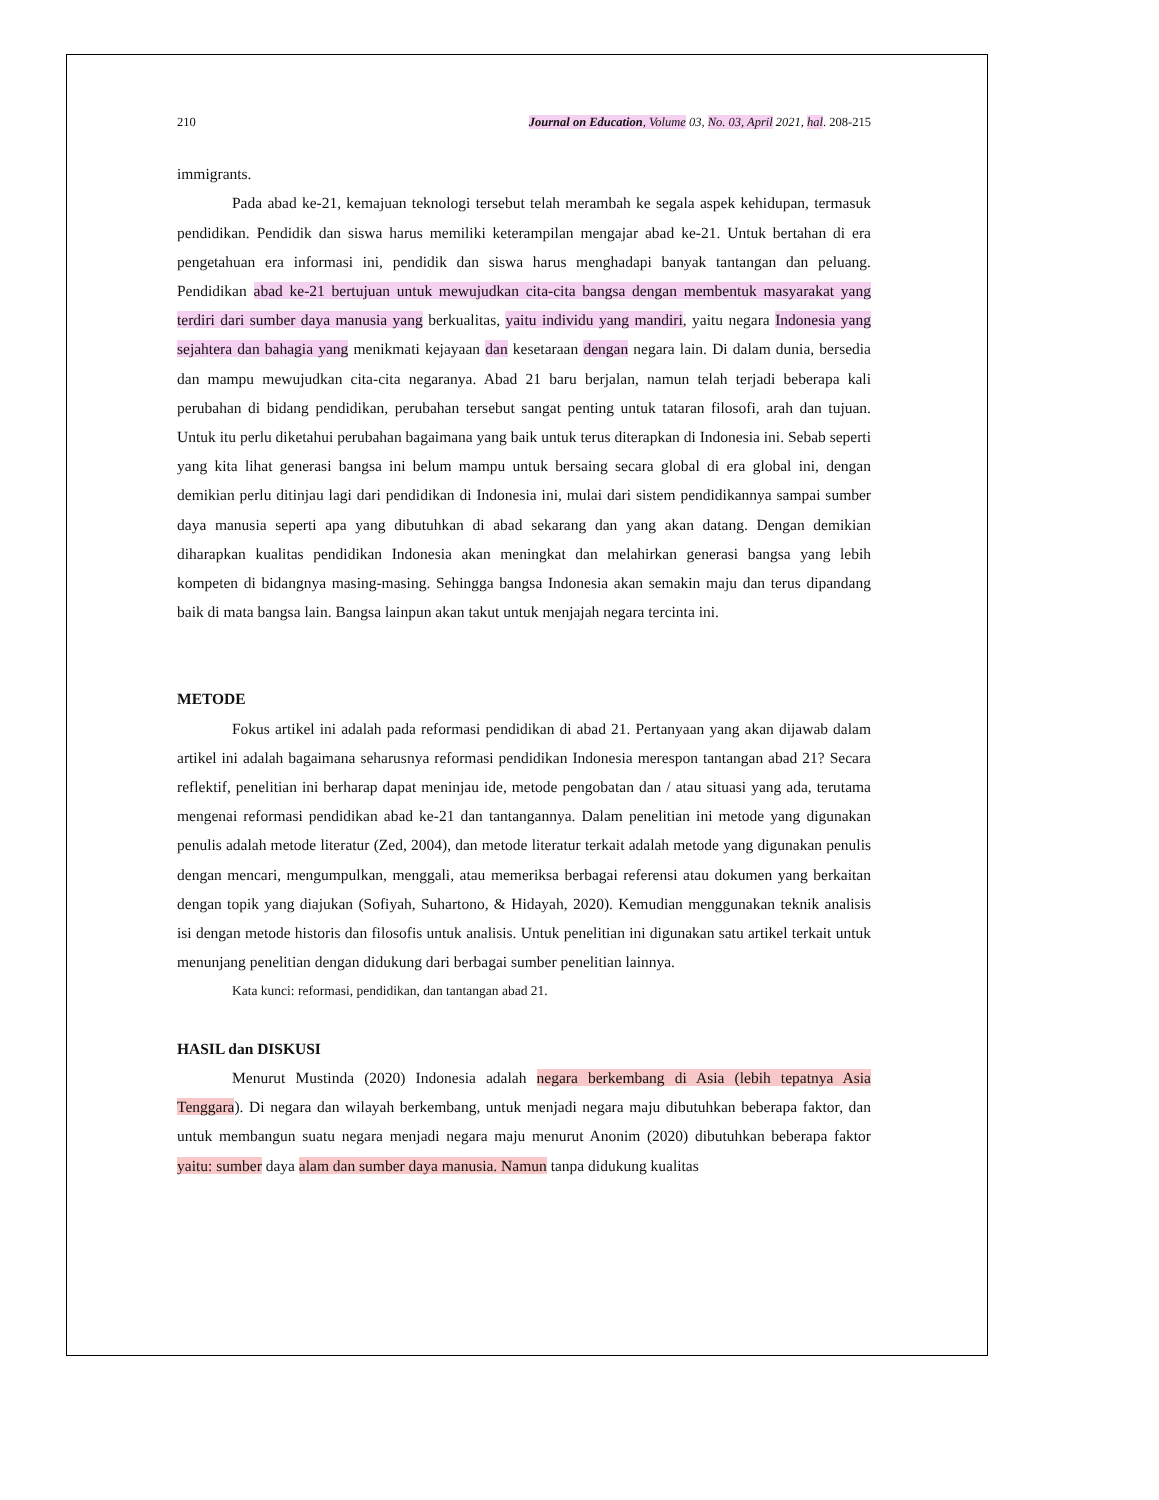210 Journal on Education, Volume 03, No. 03, April 2021, hal. 208-215
immigrants.
Pada abad ke-21, kemajuan teknologi tersebut telah merambah ke segala aspek kehidupan, termasuk pendidikan. Pendidik dan siswa harus memiliki keterampilan mengajar abad ke-21. Untuk bertahan di era pengetahuan era informasi ini, pendidik dan siswa harus menghadapi banyak tantangan dan peluang. Pendidikan abad ke-21 bertujuan untuk mewujudkan cita-cita bangsa dengan membentuk masyarakat yang terdiri dari sumber daya manusia yang berkualitas, yaitu individu yang mandiri, yaitu negara Indonesia yang sejahtera dan bahagia yang menikmati kejayaan dan kesetaraan dengan negara lain. Di dalam dunia, bersedia dan mampu mewujudkan cita-cita negaranya. Abad 21 baru berjalan, namun telah terjadi beberapa kali perubahan di bidang pendidikan, perubahan tersebut sangat penting untuk tataran filosofi, arah dan tujuan. Untuk itu perlu diketahui perubahan bagaimana yang baik untuk terus diterapkan di Indonesia ini. Sebab seperti yang kita lihat generasi bangsa ini belum mampu untuk bersaing secara global di era global ini, dengan demikian perlu ditinjau lagi dari pendidikan di Indonesia ini, mulai dari sistem pendidikannya sampai sumber daya manusia seperti apa yang dibutuhkan di abad sekarang dan yang akan datang. Dengan demikian diharapkan kualitas pendidikan Indonesia akan meningkat dan melahirkan generasi bangsa yang lebih kompeten di bidangnya masing-masing. Sehingga bangsa Indonesia akan semakin maju dan terus dipandang baik di mata bangsa lain. Bangsa lainpun akan takut untuk menjajah negara tercinta ini.
METODE
Fokus artikel ini adalah pada reformasi pendidikan di abad 21. Pertanyaan yang akan dijawab dalam artikel ini adalah bagaimana seharusnya reformasi pendidikan Indonesia merespon tantangan abad 21? Secara reflektif, penelitian ini berharap dapat meninjau ide, metode pengobatan dan / atau situasi yang ada, terutama mengenai reformasi pendidikan abad ke-21 dan tantangannya. Dalam penelitian ini metode yang digunakan penulis adalah metode literatur (Zed, 2004), dan metode literatur terkait adalah metode yang digunakan penulis dengan mencari, mengumpulkan, menggali, atau memeriksa berbagai referensi atau dokumen yang berkaitan dengan topik yang diajukan (Sofiyah, Suhartono, & Hidayah, 2020). Kemudian menggunakan teknik analisis isi dengan metode historis dan filosofis untuk analisis. Untuk penelitian ini digunakan satu artikel terkait untuk menunjang penelitian dengan didukung dari berbagai sumber penelitian lainnya.
Kata kunci: reformasi, pendidikan, dan tantangan abad 21.
HASIL dan DISKUSI
Menurut Mustinda (2020) Indonesia adalah negara berkembang di Asia (lebih tepatnya Asia Tenggara). Di negara dan wilayah berkembang, untuk menjadi negara maju dibutuhkan beberapa faktor, dan untuk membangun suatu negara menjadi negara maju menurut Anonim (2020) dibutuhkan beberapa faktor yaitu: sumber daya alam dan sumber daya manusia. Namun tanpa didukung kualitas